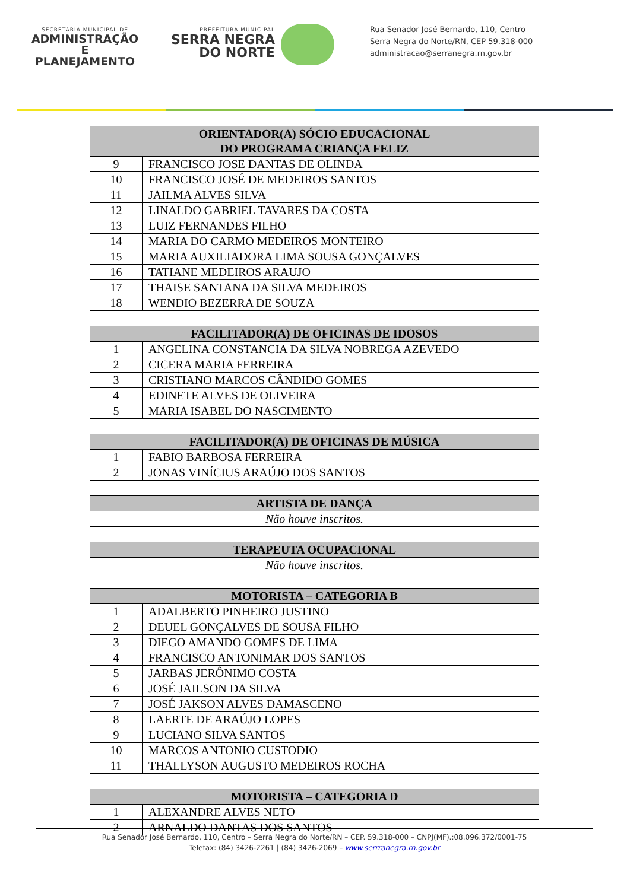SECRETARIA MUNICIPAL DE
ADMINISTRAÇÃO E
PLANEJAMENTO
PREFEITURA MUNICIPAL
SERRA NEGRA
DO NORTE
Rua Senador José Bernardo, 110, Centro
Serra Negra do Norte/RN, CEP 59.318-000
administracao@serranegra.rn.gov.br
| ORIENTADOR(A) SÓCIO EDUCACIONAL DO PROGRAMA CRIANÇA FELIZ | |
| --- | --- |
| 9 | FRANCISCO JOSE DANTAS DE OLINDA |
| 10 | FRANCISCO JOSÉ DE MEDEIROS SANTOS |
| 11 | JAILMA ALVES SILVA |
| 12 | LINALDO GABRIEL TAVARES DA COSTA |
| 13 | LUIZ FERNANDES FILHO |
| 14 | MARIA DO CARMO MEDEIROS MONTEIRO |
| 15 | MARIA AUXILIADORA LIMA SOUSA GONÇALVES |
| 16 | TATIANE MEDEIROS ARAUJO |
| 17 | THAISE SANTANA DA SILVA MEDEIROS |
| 18 | WENDIO BEZERRA DE SOUZA |
| FACILITADOR(A) DE OFICINAS DE IDOSOS | |
| --- | --- |
| 1 | ANGELINA CONSTANCIA DA SILVA NOBREGA AZEVEDO |
| 2 | CICERA MARIA FERREIRA |
| 3 | CRISTIANO MARCOS CÂNDIDO GOMES |
| 4 | EDINETE ALVES DE OLIVEIRA |
| 5 | MARIA ISABEL DO NASCIMENTO |
| FACILITADOR(A) DE OFICINAS DE MÚSICA | |
| --- | --- |
| 1 | FABIO BARBOSA FERREIRA |
| 2 | JONAS VINÍCIUS ARAÚJO DOS SANTOS |
| ARTISTA DE DANÇA |
| --- |
| Não houve inscritos. |
| TERAPEUTA OCUPACIONAL |
| --- |
| Não houve inscritos. |
| MOTORISTA – CATEGORIA B | |
| --- | --- |
| 1 | ADALBERTO PINHEIRO JUSTINO |
| 2 | DEUEL GONÇALVES DE SOUSA FILHO |
| 3 | DIEGO AMANDO GOMES DE LIMA |
| 4 | FRANCISCO ANTONIMAR DOS SANTOS |
| 5 | JARBAS JERÔNIMO COSTA |
| 6 | JOSÉ JAILSON DA SILVA |
| 7 | JOSÉ JAKSON ALVES DAMASCENO |
| 8 | LAERTE DE ARAÚJO LOPES |
| 9 | LUCIANO SILVA SANTOS |
| 10 | MARCOS ANTONIO CUSTODIO |
| 11 | THALLYSON AUGUSTO MEDEIROS ROCHA |
| MOTORISTA – CATEGORIA D | |
| --- | --- |
| 1 | ALEXANDRE ALVES NETO |
| 2 | ARNALDO DANTAS DOS SANTOS |
Rua Senador José Bernardo, 110, Centro – Serra Negra do Norte/RN – CEP. 59.318-000 – CNPJ(MF).:08.096.372/0001-75
Telefax: (84) 3426-2261 | (84) 3426-2069 – www.serrranegra.rn.gov.br